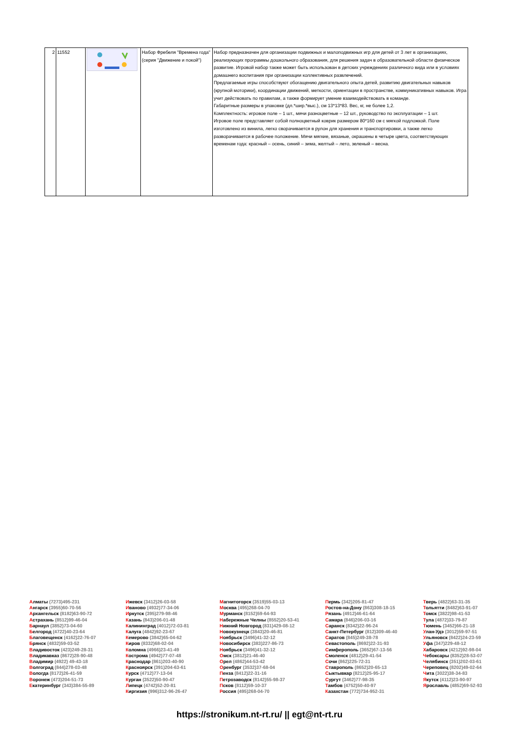| 2 | 11552 | | Набор Фребеля "Времена года" (серия "Движение и покой") | Набор предназначен для организации подвижных и малоподвижных игр для детей от 3 лет в организациях, реализующих программы дошкольного образования, для решения задач в образовательной области физическое развитие. Игровой набор также может быть использован в детских учреждениях различного вида или в условиях домашнего воспитания при организации коллективных развлечений. Предлагаемые игры способствуют обогащению двигательного опыта детей, развитию двигательных навыков (крупной моторики), координации движений, меткости, ориентации в пространстве, коммуникативных навыков. Игра учит действовать по правилам, а также формирует умение взаимодействовать в команде. Габаритные размеры в упаковке (дл.*шир.*выс.), см 13*13*83. Вес, кг, не более 1,2. Комплектность: игровое поле – 1 шт., мячи разноцветные – 12 шт., руководство по эксплуатации – 1 шт. Игровое поле представляет собой полноцветный коврик размером 80*160 см с мягкой подложкой. Поле изготовлено из винила, легко сворачивается в рулон для хранения и транспортировки, а также легко разворачивается в рабочее положение. Мячи мягкие, вязаные, окрашены в четыре цвета, соответствующих временам года: красный – осень, синий – зима, желтый – лето, зеленый – весна. |
Алматы (7273)495-231
Ангарск (3955)60-70-56
Архангельск (8182)63-90-72
Астрахань (8512)99-46-04
Барнаул (3852)73-04-60
Белгород (4722)40-23-64
Благовещенск (4162)22-76-07
Брянск (4832)59-03-52
Владивосток (423)249-28-31
Владикавказ (8672)28-90-48
Владимир (4922) 49-43-18
Волгоград (844)278-03-48
Вологда (8172)26-41-59
Воронеж (473)204-51-73
Екатеринбург (343)384-55-89
Ижевск (3412)26-03-58
Иваново (4932)77-34-06
Иркутск (395)279-98-46
Казань (843)206-01-48
Калининград (4012)72-03-81
Калуга (4842)92-23-67
Кемерово (3842)65-04-62
Киров (8332)68-02-04
Коломна (4966)23-41-49
Кострома (4942)77-07-48
Краснодар (861)203-40-90
Красноярск (391)204-63-61
Курск (4712)77-13-04
Курган (3522)50-90-47
Липецк (4742)52-20-81
Киргизия (996)312-96-26-47
Магнитогорск (3519)55-03-13
Москва (495)268-04-70
Мурманск (8152)59-64-93
Набережные Челны (8552)20-53-41
Нижний Новгород (831)429-08-12
Новокузнецк (3843)20-46-81
Ноябрьск (3496)41-32-12
Новосибирск (383)227-86-73
Ноябрьск (3496)41-32-12
Омск (3812)21-46-40
Орел (4862)44-53-42
Оренбург (3532)37-68-04
Пенза (8412)22-31-16
Петрозаводск (8142)55-98-37
Псков (8112)59-10-37
Россия (495)268-04-70
Пермь (342)205-81-47
Ростов-на-Дону (863)308-18-15
Рязань (4912)46-61-64
Самара (846)206-03-16
Саранск (8342)22-96-24
Санкт-Петербург (812)309-46-40
Саратов (845)249-38-78
Севастополь (8692)22-31-93
Симферополь (3652)67-13-56
Смоленск (4812)29-41-54
Сочи (862)225-72-31
Ставрополь (8652)20-65-13
Сыктывкар (8212)25-95-17
Сургут (3462)77-98-35
Тамбов (4752)50-40-97
Казахстан (772)734-952-31
Тверь (4822)63-31-35
Тольятти (8482)63-91-07
Томск (3822)98-41-53
Тула (4872)33-79-87
Тюмень (3452)66-21-18
Улан-Удэ (3012)59-97-51
Ульяновск (8422)24-23-59
Уфа (347)229-48-12
Хабаровск (4212)92-98-04
Чебоксары (8352)28-53-07
Челябинск (351)202-03-61
Череповец (8202)49-02-64
Чита (3022)38-34-83
Якутск (4112)23-90-97
Ярославль (4852)69-52-93
https://stronikum.nt-rt.ru/ || egt@nt-rt.ru